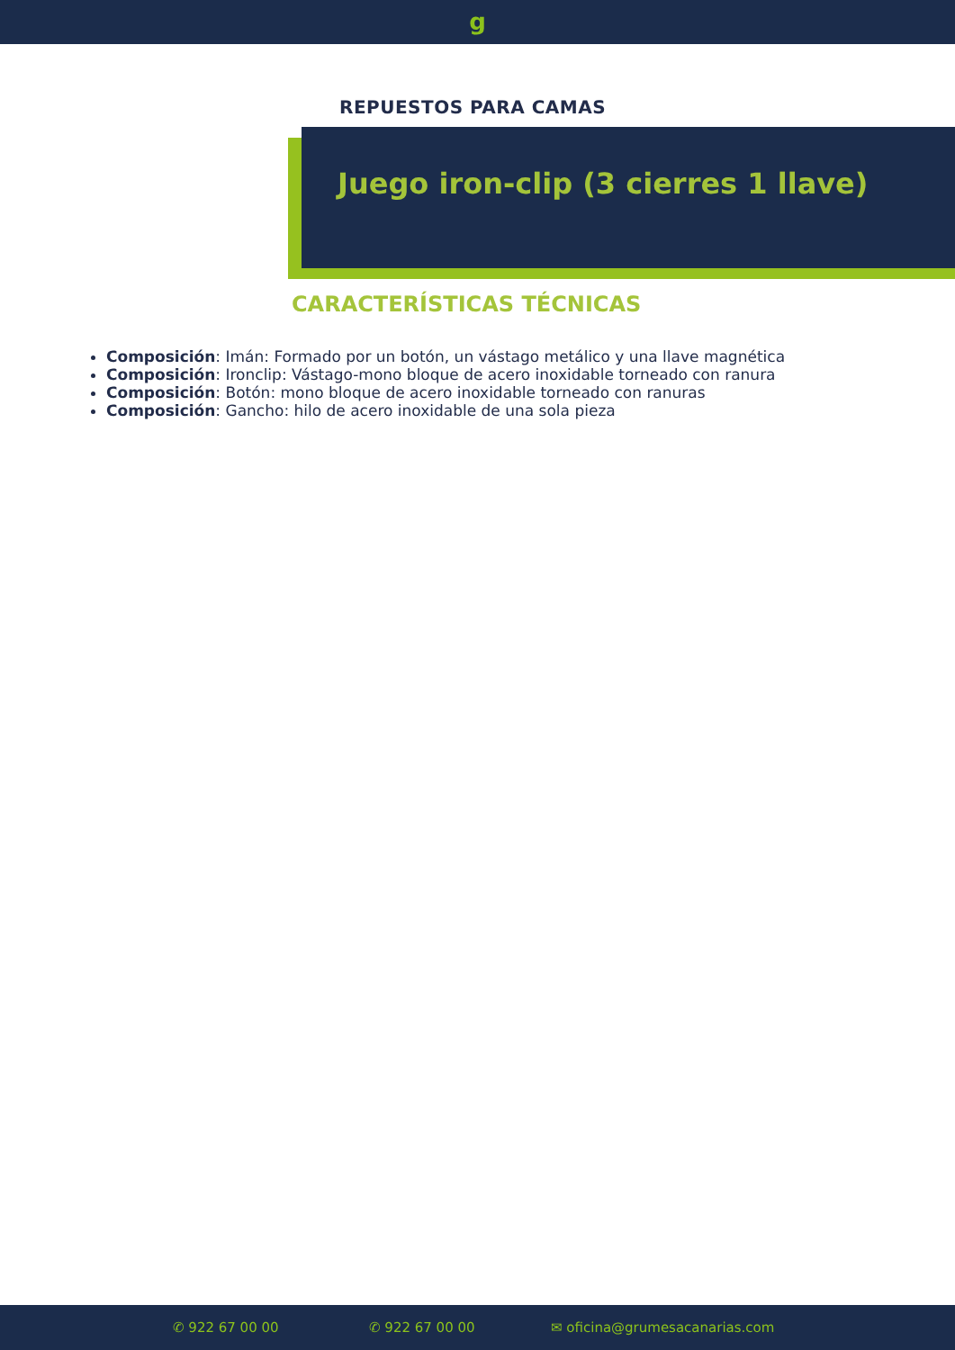g
REPUESTOS PARA CAMAS
Juego iron-clip (3 cierres 1 llave)
CARACTERÍSTICAS TÉCNICAS
Composición: Imán: Formado por un botón, un vástago metálico y una llave magnética
Composición: Ironclip: Vástago-mono bloque de acero inoxidable torneado con ranura
Composición: Botón: mono bloque de acero inoxidable torneado con ranuras
Composición: Gancho: hilo de acero inoxidable de una sola pieza
✆ 922 67 00 00 ✆ 922 67 00 00 ✉ oficina@grumesacanarias.com